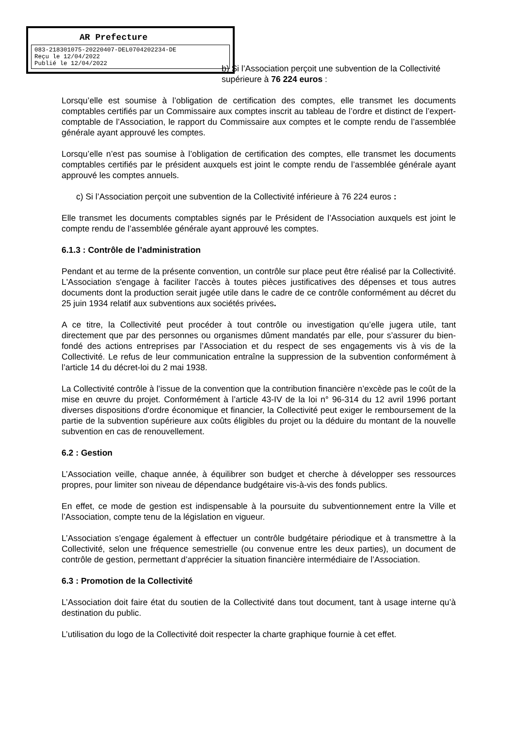AR Prefecture
083-218301075-20220407-DEL0704202234-DE
Reçu le 12/04/2022
Publié le 12/04/2022
b) Si l’Association perçoit une subvention de la Collectivité supérieure à 76 224 euros :
Lorsqu’elle est soumise à l’obligation de certification des comptes, elle transmet les documents comptables certifiés par un Commissaire aux comptes inscrit au tableau de l’ordre et distinct de l’expert-comptable de l’Association, le rapport du Commissaire aux comptes et le compte rendu de l’assemblée générale ayant approuvé les comptes.
Lorsqu’elle n’est pas soumise à l’obligation de certification des comptes, elle transmet les documents comptables certifiés par le président auxquels est joint le compte rendu de l’assemblée générale ayant approuvé les comptes annuels.
c) Si l’Association perçoit une subvention de la Collectivité inférieure à 76 224 euros :
Elle transmet les documents comptables signés par le Président de l’Association auxquels est joint le compte rendu de l’assemblée générale ayant approuvé les comptes.
6.1.3 : Contrôle de l’administration
Pendant et au terme de la présente convention, un contrôle sur place peut être réalisé par la Collectivité. L'Association s'engage à faciliter l'accès à toutes pièces justificatives des dépenses et tous autres documents dont la production serait jugée utile dans le cadre de ce contrôle conformément au décret du 25 juin 1934 relatif aux subventions aux sociétés privées.
A ce titre, la Collectivité peut procéder à tout contrôle ou investigation qu’elle jugera utile, tant directement que par des personnes ou organismes dûment mandatés par elle, pour s’assurer du bien-fondé des actions entreprises par l’Association et du respect de ses engagements vis à vis de la Collectivité. Le refus de leur communication entraîne la suppression de la subvention conformément à l’article 14 du décret-loi du 2 mai 1938.
La Collectivité contrôle à l’issue de la convention que la contribution financière n’excède pas le coût de la mise en œuvre du projet. Conformément à l’article 43-IV de la loi n° 96-314 du 12 avril 1996 portant diverses dispositions d'ordre économique et financier, la Collectivité peut exiger le remboursement de la partie de la subvention supérieure aux coûts éligibles du projet ou la déduire du montant de la nouvelle subvention en cas de renouvellement.
6.2 : Gestion
L’Association veille, chaque année, à équilibrer son budget et cherche à développer ses ressources propres, pour limiter son niveau de dépendance budgétaire vis-à-vis des fonds publics.
En effet, ce mode de gestion est indispensable à la poursuite du subventionnement entre la Ville et l’Association, compte tenu de la législation en vigueur.
L’Association s’engage également à effectuer un contrôle budgétaire périodique et à transmettre à la Collectivité, selon une fréquence semestrielle (ou convenue entre les deux parties), un document de contrôle de gestion, permettant d’apprécier la situation financière intermédiaire de l’Association.
6.3 : Promotion de la Collectivité
L’Association doit faire état du soutien de la Collectivité dans tout document, tant à usage interne qu’à destination du public.
L’utilisation du logo de la Collectivité doit respecter la charte graphique fournie à cet effet.